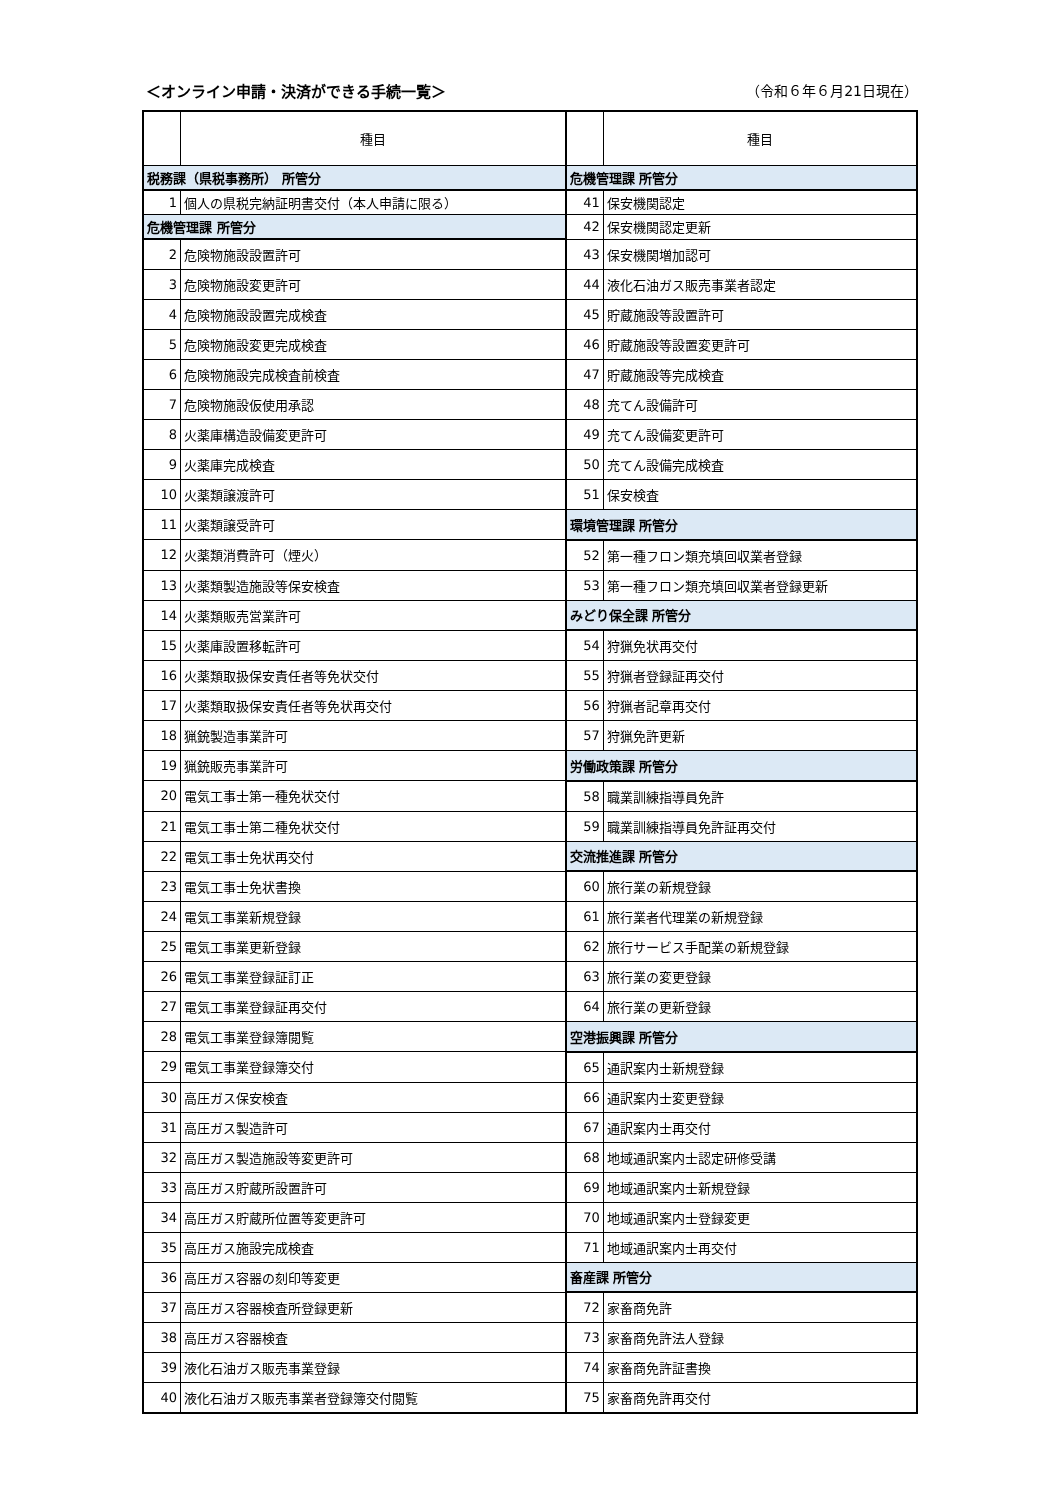＜オンライン申請・決済ができる手続一覧＞ （令和６年６月21日現在）
| | 種目 | | 種目 |
| --- | --- | --- | --- |
| 税務課（県税事務所） 所管分 | | 危機管理課 所管分 | |
| 1 | 個人の県税完納証明書交付（本人申請に限る） | 41 | 保安機関認定 |
| 危機管理課 所管分 | | 42 | 保安機関認定更新 |
| 2 | 危険物施設設置許可 | 43 | 保安機関増加認可 |
| 3 | 危険物施設変更許可 | 44 | 液化石油ガス販売事業者認定 |
| 4 | 危険物施設設置完成検査 | 45 | 貯蔵施設等設置許可 |
| 5 | 危険物施設変更完成検査 | 46 | 貯蔵施設等設置変更許可 |
| 6 | 危険物施設完成検査前検査 | 47 | 貯蔵施設等完成検査 |
| 7 | 危険物施設仮使用承認 | 48 | 充てん設備許可 |
| 8 | 火薬庫構造設備変更許可 | 49 | 充てん設備変更許可 |
| 9 | 火薬庫完成検査 | 50 | 充てん設備完成検査 |
| 10 | 火薬類譲渡許可 | 51 | 保安検査 |
| 11 | 火薬類譲受許可 | 環境管理課 所管分 | |
| 12 | 火薬類消費許可（煙火） | 52 | 第一種フロン類充填回収業者登録 |
| 13 | 火薬類製造施設等保安検査 | 53 | 第一種フロン類充填回収業者登録更新 |
| 14 | 火薬類販売営業許可 | みどり保全課 所管分 | |
| 15 | 火薬庫設置移転許可 | 54 | 狩猟免状再交付 |
| 16 | 火薬類取扱保安責任者等免状交付 | 55 | 狩猟者登録証再交付 |
| 17 | 火薬類取扱保安責任者等免状再交付 | 56 | 狩猟者記章再交付 |
| 18 | 猟銃製造事業許可 | 57 | 狩猟免許更新 |
| 19 | 猟銃販売事業許可 | 労働政策課 所管分 | |
| 20 | 電気工事士第一種免状交付 | 58 | 職業訓練指導員免許 |
| 21 | 電気工事士第二種免状交付 | 59 | 職業訓練指導員免許証再交付 |
| 22 | 電気工事士免状再交付 | 交流推進課 所管分 | |
| 23 | 電気工事士免状書換 | 60 | 旅行業の新規登録 |
| 24 | 電気工事業新規登録 | 61 | 旅行業者代理業の新規登録 |
| 25 | 電気工事業更新登録 | 62 | 旅行サービス手配業の新規登録 |
| 26 | 電気工事業登録証訂正 | 63 | 旅行業の変更登録 |
| 27 | 電気工事業登録証再交付 | 64 | 旅行業の更新登録 |
| 28 | 電気工事業登録簿閲覧 | 空港振興課 所管分 | |
| 29 | 電気工事業登録簿交付 | 65 | 通訳案内士新規登録 |
| 30 | 高圧ガス保安検査 | 66 | 通訳案内士変更登録 |
| 31 | 高圧ガス製造許可 | 67 | 通訳案内士再交付 |
| 32 | 高圧ガス製造施設等変更許可 | 68 | 地域通訳案内士認定研修受講 |
| 33 | 高圧ガス貯蔵所設置許可 | 69 | 地域通訳案内士新規登録 |
| 34 | 高圧ガス貯蔵所位置等変更許可 | 70 | 地域通訳案内士登録変更 |
| 35 | 高圧ガス施設完成検査 | 71 | 地域通訳案内士再交付 |
| 36 | 高圧ガス容器の刻印等変更 | 畜産課 所管分 | |
| 37 | 高圧ガス容器検査所登録更新 | 72 | 家畜商免許 |
| 38 | 高圧ガス容器検査 | 73 | 家畜商免許法人登録 |
| 39 | 液化石油ガス販売事業登録 | 74 | 家畜商免許証書換 |
| 40 | 液化石油ガス販売事業者登録簿交付閲覧 | 75 | 家畜商免許再交付 |